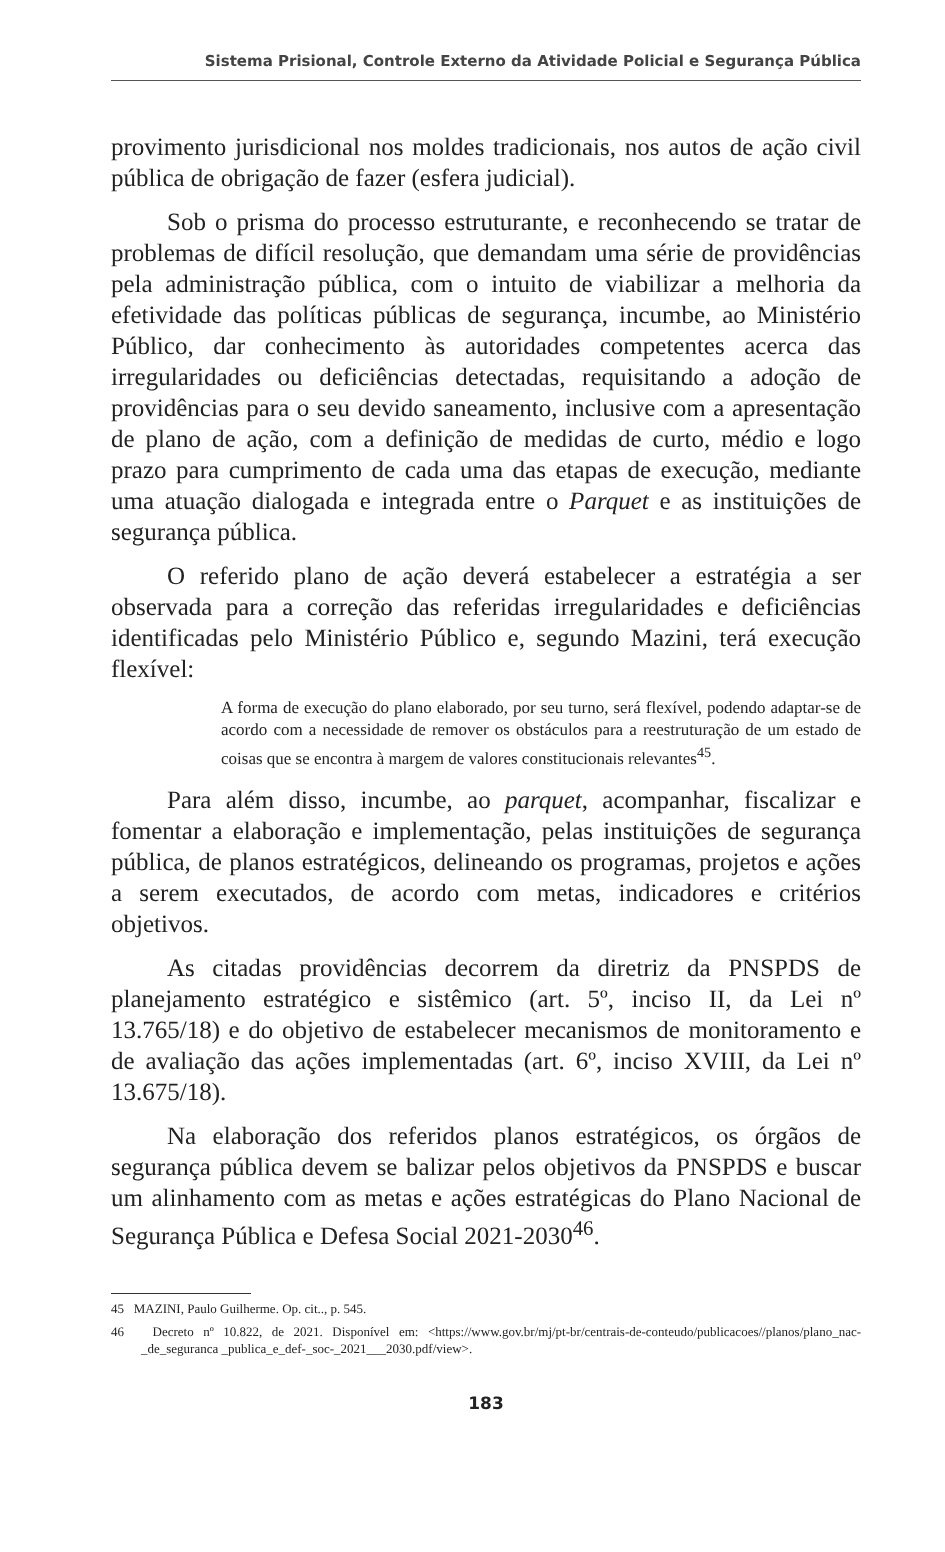Sistema Prisional, Controle Externo da Atividade Policial e Segurança Pública
provimento jurisdicional nos moldes tradicionais, nos autos de ação civil pública de obrigação de fazer (esfera judicial).
Sob o prisma do processo estruturante, e reconhecendo se tratar de problemas de difícil resolução, que demandam uma série de providências pela administração pública, com o intuito de viabilizar a melhoria da efetividade das políticas públicas de segurança, incumbe, ao Ministério Público, dar conhecimento às autoridades competentes acerca das irregularidades ou deficiências detectadas, requisitando a adoção de providências para o seu devido saneamento, inclusive com a apresentação de plano de ação, com a definição de medidas de curto, médio e logo prazo para cumprimento de cada uma das etapas de execução, mediante uma atuação dialogada e integrada entre o Parquet e as instituições de segurança pública.
O referido plano de ação deverá estabelecer a estratégia a ser observada para a correção das referidas irregularidades e deficiências identificadas pelo Ministério Público e, segundo Mazini, terá execução flexível:
A forma de execução do plano elaborado, por seu turno, será flexível, podendo adaptar-se de acordo com a necessidade de remover os obstáculos para a reestruturação de um estado de coisas que se encontra à margem de valores constitucionais relevantes<sup>45</sup>.
Para além disso, incumbe, ao parquet, acompanhar, fiscalizar e fomentar a elaboração e implementação, pelas instituições de segurança pública, de planos estratégicos, delineando os programas, projetos e ações a serem executados, de acordo com metas, indicadores e critérios objetivos.
As citadas providências decorrem da diretriz da PNSPDS de planejamento estratégico e sistêmico (art. 5º, inciso II, da Lei nº 13.765/18) e do objetivo de estabelecer mecanismos de monitoramento e de avaliação das ações implementadas (art. 6º, inciso XVIII, da Lei nº 13.675/18).
Na elaboração dos referidos planos estratégicos, os órgãos de segurança pública devem se balizar pelos objetivos da PNSPDS e buscar um alinhamento com as metas e ações estratégicas do Plano Nacional de Segurança Pública e Defesa Social 2021-2030<sup>46</sup>.
45 MAZINI, Paulo Guilherme. Op. cit.., p. 545.
46 Decreto nº 10.822, de 2021. Disponível em: <https://www.gov.br/mj/pt-br/centrais-de-conteudo/publicacoes//planos/plano_nac-_de_seguranca _publica_e_def-_soc-_2021___2030.pdf/view>.
183